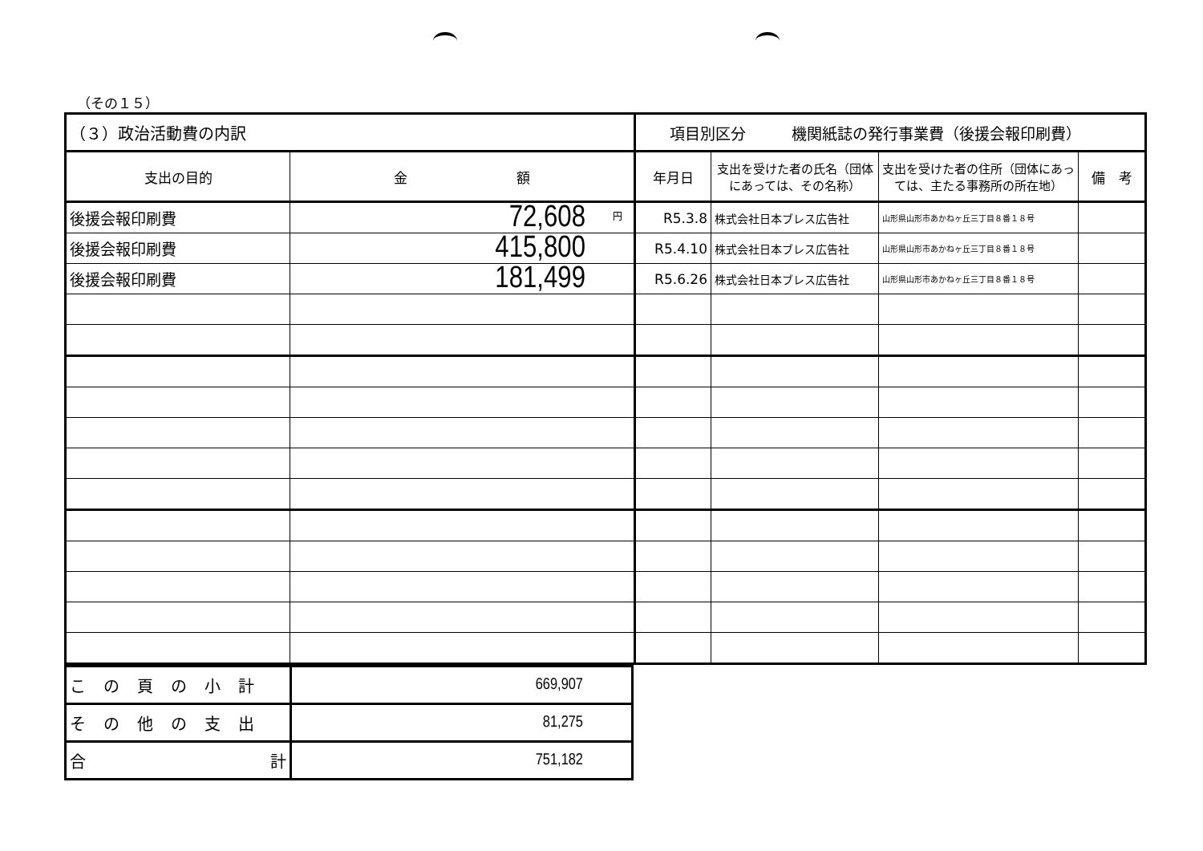（その１５）
| （３）政治活動費の内訳 | | 項目別区分 機関紙誌の発行事業費（後援会報印刷費） | | | |
| 支出の目的 | 金 額 | 年月日 | 支出を受けた者の氏名（団体にあっては、その名称） | 支出を受けた者の住所（団体にあっては、主たる事務所の所在地） | 備 考 |
| 後援会報印刷費 | 円 72,608 | R5.3.8 | 株式会社日本ブレス広告社 | 山形県山形市あかねヶ丘三丁目８番１８号 | |
| 後援会報印刷費 | 415,800 | R5.4.10 | 株式会社日本ブレス広告社 | 山形県山形市あかねヶ丘三丁目８番１８号 | |
| 後援会報印刷費 | 181,499 | R5.6.26 | 株式会社日本ブレス広告社 | 山形県山形市あかねヶ丘三丁目８番１８号 | |
| この頁の小計 | 669,907 |
| その他の支出 | 81,275 |
| 合 計 | 751,182 |